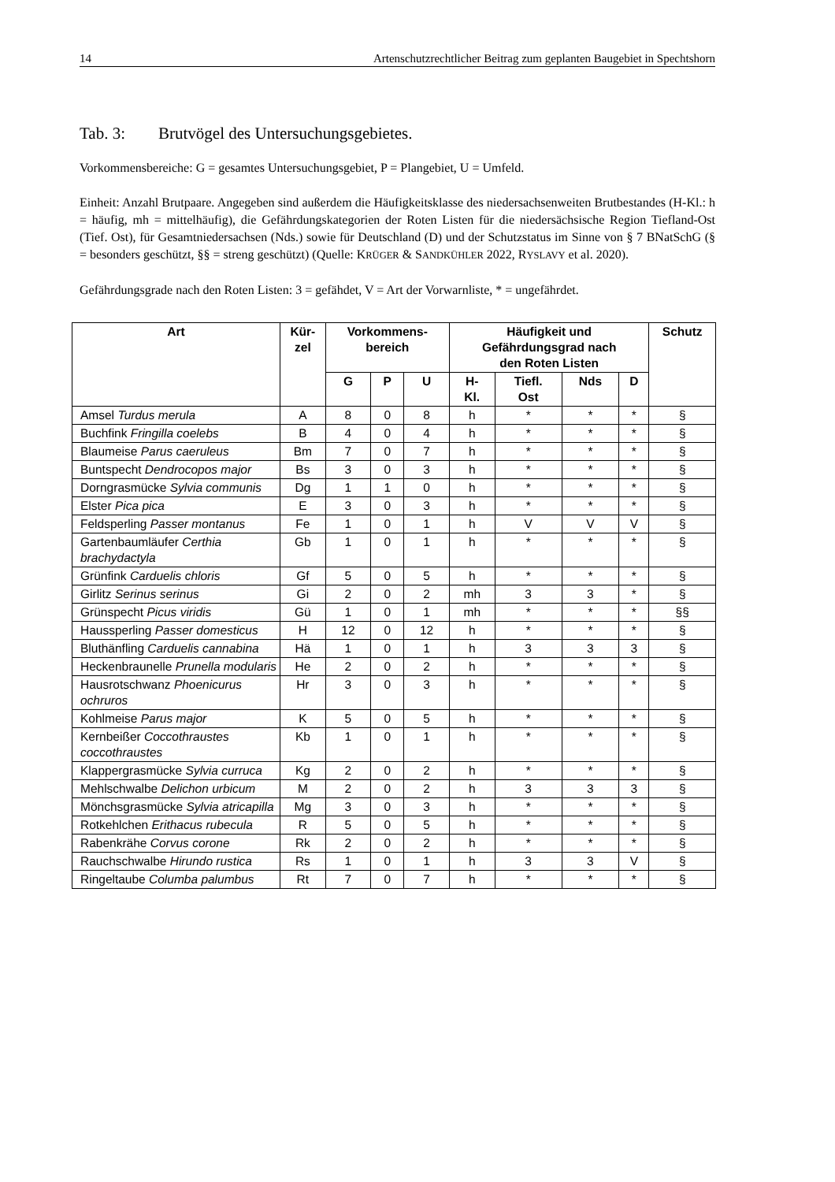14 Artenschutzrechtlicher Beitrag zum geplanten Baugebiet in Spechtshorn
Tab. 3: Brutvögel des Untersuchungsgebietes.
Vorkommensbereiche: G = gesamtes Untersuchungsgebiet, P = Plangebiet, U = Umfeld.
Einheit: Anzahl Brutpaare. Angegeben sind außerdem die Häufigkeitsklasse des niedersachsenweiten Brutbestandes (H-Kl.: h = häufig, mh = mittelhäufig), die Gefährdungskategorien der Roten Listen für die niedersächsische Region Tiefland-Ost (Tief. Ost), für Gesamtniedersachsen (Nds.) sowie für Deutschland (D) und der Schutzstatus im Sinne von § 7 BNatSchG (§ = besonders geschützt, §§ = streng geschützt) (Quelle: KRÜGER & SANDKÜHLER 2022, RYSLAVY et al. 2020).
Gefährdungsgrade nach den Roten Listen: 3 = gefähdet, V = Art der Vorwarnliste, * = ungefährdet.
| Art | Kür- zel | Vorkommens- bereich | | | Häufigkeit und Gefährdungsgrad nach den Roten Listen | | | | Schutz |
| --- | --- | --- | --- | --- | --- | --- | --- | --- | --- |
| | | G | P | U | H- Kl. | Tiefl. Ost | Nds | D | |
| Amsel Turdus merula | A | 8 | 0 | 8 | h | * | * | * | § |
| Buchfink Fringilla coelebs | B | 4 | 0 | 4 | h | * | * | * | § |
| Blaumeise Parus caeruleus | Bm | 7 | 0 | 7 | h | * | * | * | § |
| Buntspecht Dendrocopos major | Bs | 3 | 0 | 3 | h | * | * | * | § |
| Dorngrasmücke Sylvia communis | Dg | 1 | 1 | 0 | h | * | * | * | § |
| Elster Pica pica | E | 3 | 0 | 3 | h | * | * | * | § |
| Feldsperling Passer montanus | Fe | 1 | 0 | 1 | h | V | V | V | § |
| Gartenbaumläufer Certhia brachydactyla | Gb | 1 | 0 | 1 | h | * | * | * | § |
| Grünfink Carduelis chloris | Gf | 5 | 0 | 5 | h | * | * | * | § |
| Girlitz Serinus serinus | Gi | 2 | 0 | 2 | mh | 3 | 3 | * | § |
| Grünspecht Picus viridis | Gü | 1 | 0 | 1 | mh | * | * | * | §§ |
| Haussperling Passer domesticus | H | 12 | 0 | 12 | h | * | * | * | § |
| Bluthänfling Carduelis cannabina | Hä | 1 | 0 | 1 | h | 3 | 3 | 3 | § |
| Heckenbraunelle Prunella modularis | He | 2 | 0 | 2 | h | * | * | * | § |
| Hausrotschwanz Phoenicurus ochruros | Hr | 3 | 0 | 3 | h | * | * | * | § |
| Kohlmeise Parus major | K | 5 | 0 | 5 | h | * | * | * | § |
| Kernbeißer Coccothraustes coccothraustes | Kb | 1 | 0 | 1 | h | * | * | * | § |
| Klappergrasmücke Sylvia curruca | Kg | 2 | 0 | 2 | h | * | * | * | § |
| Mehlschwalbe Delichon urbicum | M | 2 | 0 | 2 | h | 3 | 3 | 3 | § |
| Mönchsgrasmücke Sylvia atricapilla | Mg | 3 | 0 | 3 | h | * | * | * | § |
| Rotkehlchen Erithacus rubecula | R | 5 | 0 | 5 | h | * | * | * | § |
| Rabenkrähe Corvus corone | Rk | 2 | 0 | 2 | h | * | * | * | § |
| Rauchschwalbe Hirundo rustica | Rs | 1 | 0 | 1 | h | 3 | 3 | V | § |
| Ringeltaube Columba palumbus | Rt | 7 | 0 | 7 | h | * | * | * | § |